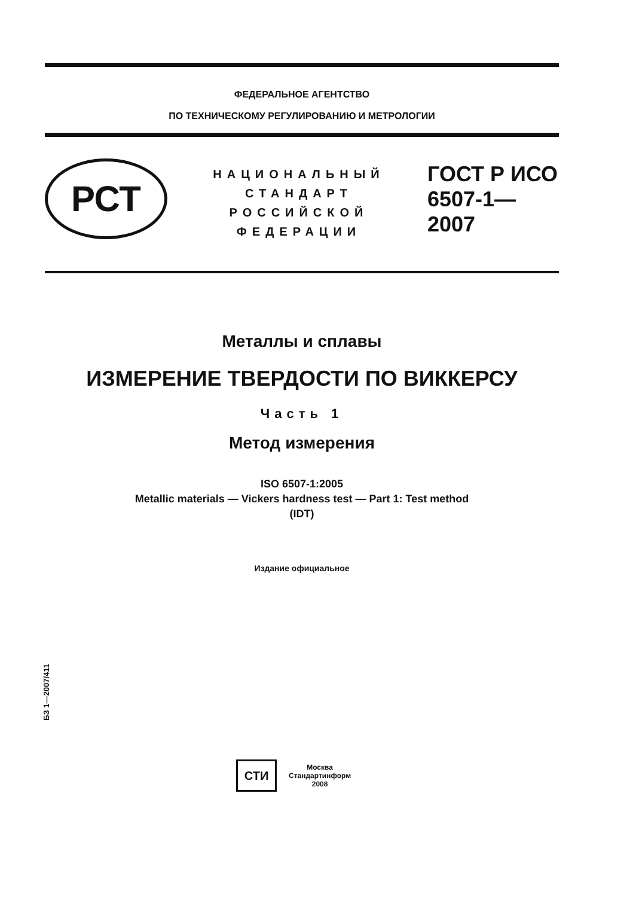ФЕДЕРАЛЬНОЕ АГЕНТСТВО
ПО ТЕХНИЧЕСКОМУ РЕГУЛИРОВАНИЮ И МЕТРОЛОГИИ
РСТ
НАЦИОНАЛЬНЫЙ
СТАНДАРТ
РОССИЙСКОЙ
ФЕДЕРАЦИИ
ГОСТ Р ИСО
6507-1—
2007
Металлы и сплавы
ИЗМЕРЕНИЕ ТВЕРДОСТИ ПО ВИККЕРСУ
Часть 1
Метод измерения
ISO 6507-1:2005
Metallic materials — Vickers hardness test — Part 1: Test method
(IDT)
Издание официальное
БЗ 1—2007/411
СТИ
Москва
Стандартинформ
2008